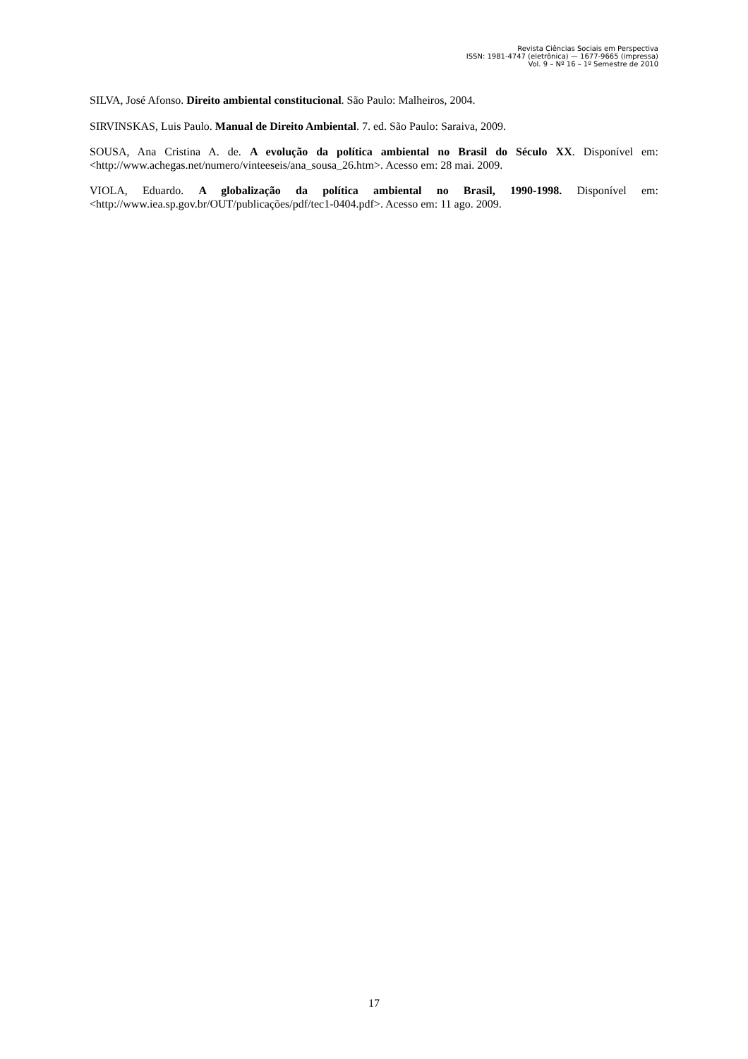Revista Ciências Sociais em Perspectiva
ISSN: 1981-4747 (eletrônica) — 1677-9665 (impressa)
Vol. 9 – Nº 16 – 1º Semestre de 2010
SILVA, José Afonso. Direito ambiental constitucional. São Paulo: Malheiros, 2004.
SIRVINSKAS, Luis Paulo. Manual de Direito Ambiental. 7. ed. São Paulo: Saraiva, 2009.
SOUSA, Ana Cristina A. de. A evolução da política ambiental no Brasil do Século XX. Disponível em: <http://www.achegas.net/numero/vinteeseis/ana_sousa_26.htm>. Acesso em: 28 mai. 2009.
VIOLA, Eduardo. A globalização da política ambiental no Brasil, 1990-1998. Disponível em: <http://www.iea.sp.gov.br/OUT/publicações/pdf/tec1-0404.pdf>. Acesso em: 11 ago. 2009.
17